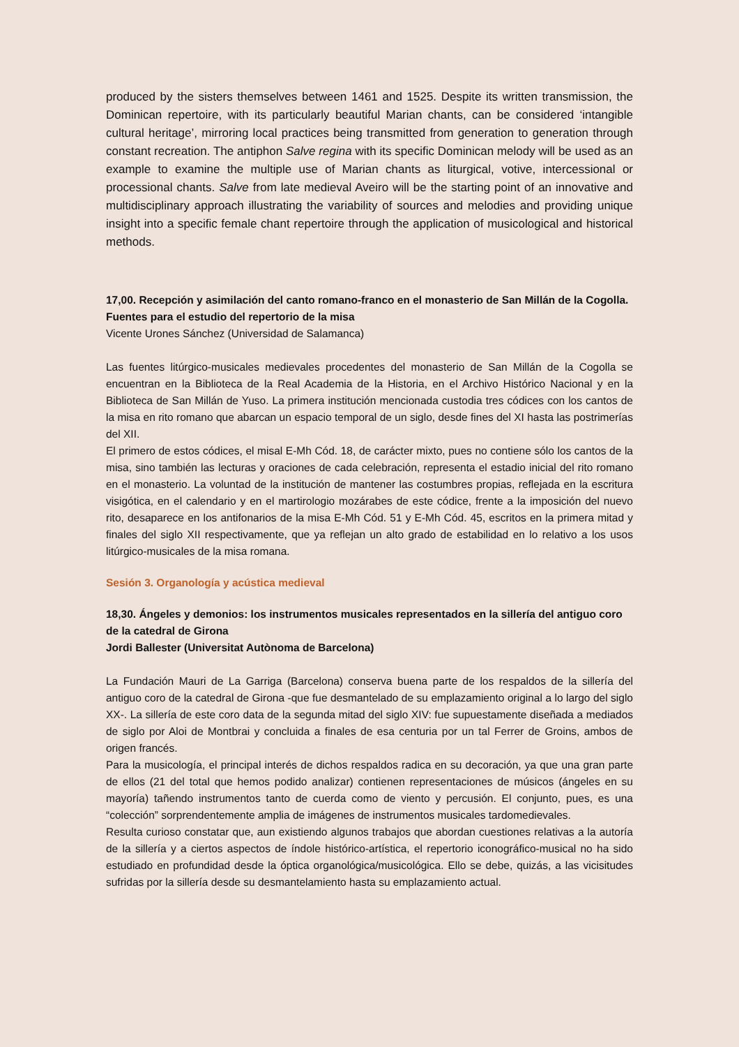produced by the sisters themselves between 1461 and 1525. Despite its written transmission, the Dominican repertoire, with its particularly beautiful Marian chants, can be considered ‘intangible cultural heritage’, mirroring local practices being transmitted from generation to generation through constant recreation. The antiphon Salve regina with its specific Dominican melody will be used as an example to examine the multiple use of Marian chants as liturgical, votive, intercessional or processional chants. Salve from late medieval Aveiro will be the starting point of an innovative and multidisciplinary approach illustrating the variability of sources and melodies and providing unique insight into a specific female chant repertoire through the application of musicological and historical methods.
17,00. Recepción y asimilación del canto romano-franco en el monasterio de San Millán de la Cogolla. Fuentes para el estudio del repertorio de la misa
Vicente Urones Sánchez (Universidad de Salamanca)
Las fuentes litúrgico-musicales medievales procedentes del monasterio de San Millán de la Cogolla se encuentran en la Biblioteca de la Real Academia de la Historia, en el Archivo Histórico Nacional y en la Biblioteca de San Millán de Yuso. La primera institución mencionada custodia tres códices con los cantos de la misa en rito romano que abarcan un espacio temporal de un siglo, desde fines del XI hasta las postrimerías del XII.
El primero de estos códices, el misal E-Mh Cód. 18, de carácter mixto, pues no contiene sólo los cantos de la misa, sino también las lecturas y oraciones de cada celebración, representa el estadio inicial del rito romano en el monasterio. La voluntad de la institución de mantener las costumbres propias, reflejada en la escritura visigótica, en el calendario y en el martirologio mozárabes de este códice, frente a la imposición del nuevo rito, desaparece en los antifonarios de la misa E-Mh Cód. 51 y E-Mh Cód. 45, escritos en la primera mitad y finales del siglo XII respectivamente, que ya reflejan un alto grado de estabilidad en lo relativo a los usos litúrgico-musicales de la misa romana.
Sesión 3. Organología y acústica medieval
18,30. Ángeles y demonios: los instrumentos musicales representados en la sillería del antiguo coro de la catedral de Girona
Jordi Ballester (Universitat Autònoma de Barcelona)
La Fundación Mauri de La Garriga (Barcelona) conserva buena parte de los respaldos de la sillería del antiguo coro de la catedral de Girona -que fue desmantelado de su emplazamiento original a lo largo del siglo XX-. La sillería de este coro data de la segunda mitad del siglo XIV: fue supuestamente diseñada a mediados de siglo por Aloi de Montbrai y concluida a finales de esa centuria por un tal Ferrer de Groins, ambos de origen francés.
Para la musicología, el principal interés de dichos respaldos radica en su decoración, ya que una gran parte de ellos (21 del total que hemos podido analizar) contienen representaciones de músicos (ángeles en su mayoría) tañendo instrumentos tanto de cuerda como de viento y percusión. El conjunto, pues, es una “colección” sorprendentemente amplia de imágenes de instrumentos musicales tardomedievales.
Resulta curioso constatar que, aun existiendo algunos trabajos que abordan cuestiones relativas a la autoría de la sillería y a ciertos aspectos de índole histórico-artística, el repertorio iconográfico-musical no ha sido estudiado en profundidad desde la óptica organológica/musicológica. Ello se debe, quizás, a las vicisitudes sufridas por la sillería desde su desmantelamiento hasta su emplazamiento actual.